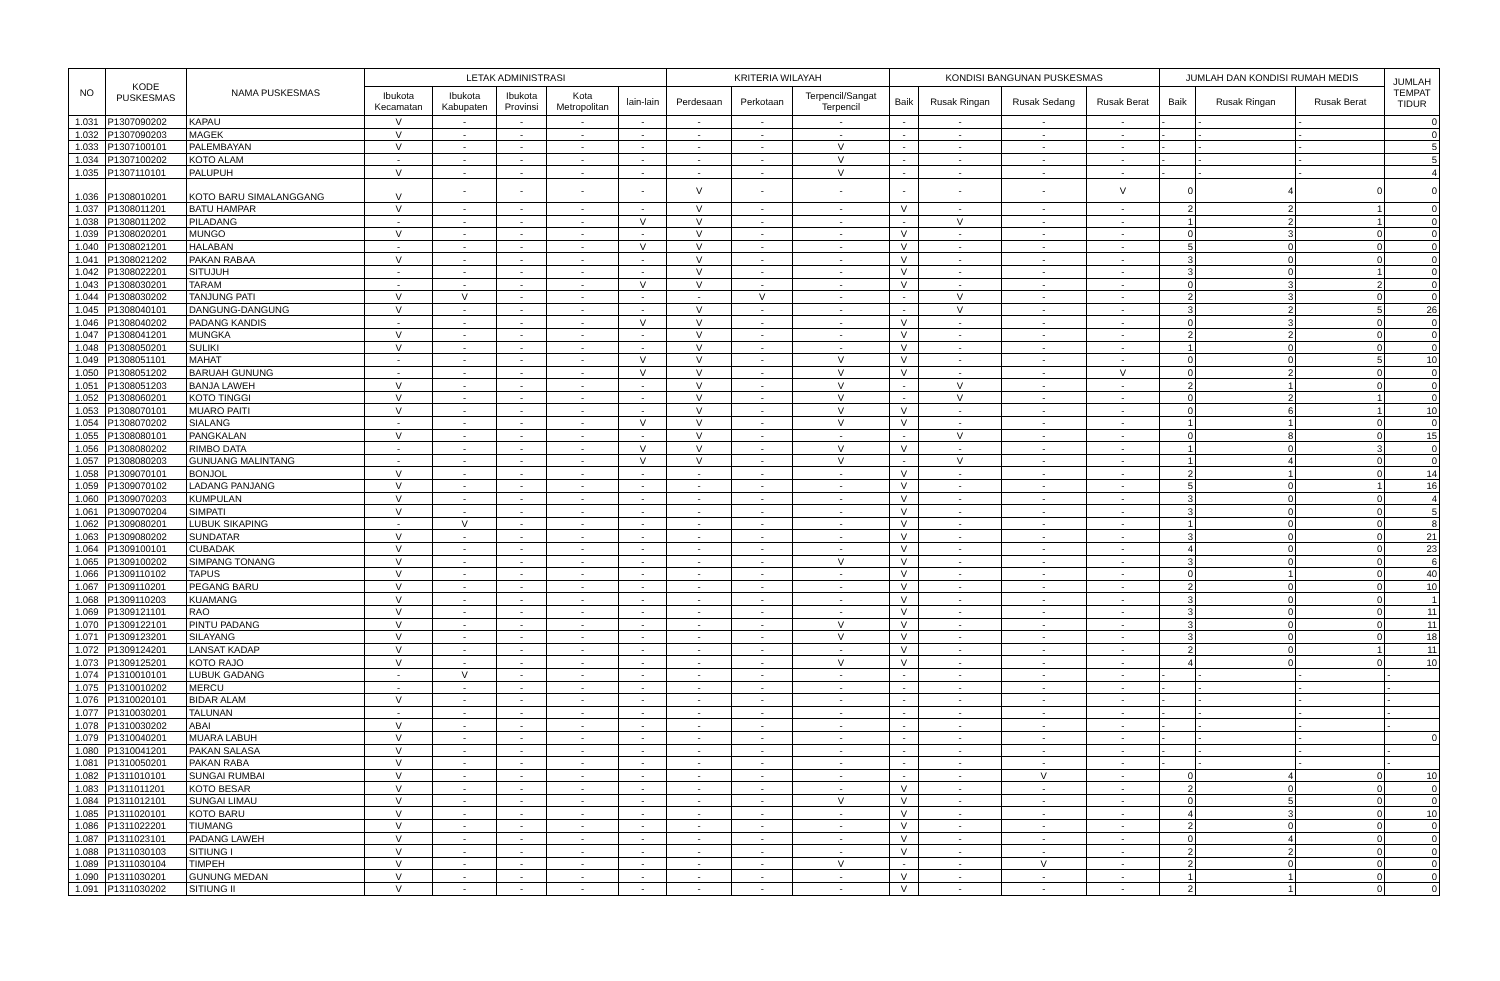| NO | KODE PUSKESMAS | NAMA PUSKESMAS | LETAK ADMINISTRASI | | | | | KRITERIA WILAYAH | | | KONDISI BANGUNAN PUSKESMAS | | | | JUMLAH DAN KONDISI RUMAH MEDIS | | | JUMLAH TEMPAT TIDUR |
| --- | --- | --- | --- | --- | --- | --- | --- | --- | --- | --- | --- | --- | --- | --- | --- | --- | --- | --- |
| | | | Ibukota Kecamatan | Ibukota Kabupaten | Ibukota Provinsi | Kota Metropolitan | lain-lain | Perdesaan | Perkotaan | Terpencil/Sangat Terpencil | Baik | Rusak Ringan | Rusak Sedang | Rusak Berat | Baik | Rusak Ringan | Rusak Berat | |
| 1.031 | P1307090202 | KAPAU | V | - | - | - | - | - | - | - | - | - | - | - | - | - | - | 0 |
| 1.032 | P1307090203 | MAGEK | V | - | - | - | - | - | - | - | - | - | - | - | - | - | - | 0 |
| 1.033 | P1307100101 | PALEMBAYAN | V | - | - | - | - | - | - | V | - | - | - | - | - | - | - | 5 |
| 1.034 | P1307100202 | KOTO ALAM | - | - | - | - | - | - | - | V | - | - | - | - | - | - | - | 5 |
| 1.035 | P1307110101 | PALUPUH | V | - | - | - | - | - | - | V | - | - | - | - | - | - | - | 4 |
| 1.036 | P1308010201 | KOTO BARU SIMALANGGANG | V | - | - | - | - | V | - | - | - | - | - | V | 0 | 4 | 0 | 0 |
| 1.037 | P1308011201 | BATU HAMPAR | V | - | - | - | - | V | - | - | V | - | - | - | 2 | 2 | 1 | 0 |
| 1.038 | P1308011202 | PILADANG | - | - | - | - | V | V | - | - | - | V | - | - | 1 | 2 | 1 | 0 |
| 1.039 | P1308020201 | MUNGO | V | - | - | - | - | V | - | - | V | - | - | - | 0 | 3 | 0 | 0 |
| 1.040 | P1308021201 | HALABAN | - | - | - | - | V | V | - | - | V | - | - | - | 5 | 0 | 0 | 0 |
| 1.041 | P1308021202 | PAKAN RABAA | V | - | - | - | - | V | - | - | V | - | - | - | 3 | 0 | 0 | 0 |
| 1.042 | P1308022201 | SITUJUH | - | - | - | - | - | V | - | - | V | - | - | - | 3 | 0 | 1 | 0 |
| 1.043 | P1308030201 | TARAM | - | - | - | - | V | V | - | - | V | - | - | - | 0 | 3 | 2 | 0 |
| 1.044 | P1308030202 | TANJUNG PATI | V | V | - | - | - | - | V | - | - | V | - | - | 2 | 3 | 0 | 0 |
| 1.045 | P1308040101 | DANGUNG-DANGUNG | V | - | - | - | - | V | - | - | - | V | - | - | 3 | 2 | 5 | 26 |
| 1.046 | P1308040202 | PADANG KANDIS | - | - | - | - | V | V | - | - | V | - | - | - | 0 | 3 | 0 | 0 |
| 1.047 | P1308041201 | MUNGKA | V | - | - | - | - | V | - | - | V | - | - | - | 2 | 2 | 0 | 0 |
| 1.048 | P1308050201 | SULIKI | V | - | - | - | - | V | - | - | V | - | - | - | 1 | 0 | 0 | 0 |
| 1.049 | P1308051101 | MAHAT | - | - | - | - | V | V | - | V | V | - | - | - | 0 | 0 | 5 | 10 |
| 1.050 | P1308051202 | BARUAH GUNUNG | - | - | - | - | V | V | - | V | V | - | - | V | 0 | 2 | 0 | 0 |
| 1.051 | P1308051203 | BANJA LAWEH | V | - | - | - | - | V | - | V | - | V | - | - | 2 | 1 | 0 | 0 |
| 1.052 | P1308060201 | KOTO TINGGI | V | - | - | - | - | V | - | V | - | V | - | - | 0 | 2 | 1 | 0 |
| 1.053 | P1308070101 | MUARO PAITI | V | - | - | - | - | V | - | V | V | - | - | - | 0 | 6 | 1 | 10 |
| 1.054 | P1308070202 | SIALANG | - | - | - | - | V | V | - | V | V | - | - | - | 1 | 1 | 0 | 0 |
| 1.055 | P1308080101 | PANGKALAN | V | - | - | - | - | V | - | - | - | V | - | - | 0 | 8 | 0 | 15 |
| 1.056 | P1308080202 | RIMBO DATA | - | - | - | - | V | V | - | V | V | - | - | - | 1 | 0 | 3 | 0 |
| 1.057 | P1308080203 | GUNUANG MALINTANG | - | - | - | - | V | V | - | V | - | V | - | - | 1 | 4 | 0 | 0 |
| 1.058 | P1309070101 | BONJOL | V | - | - | - | - | - | - | - | V | - | - | - | 2 | 1 | 0 | 14 |
| 1.059 | P1309070102 | LADANG PANJANG | V | - | - | - | - | - | - | - | V | - | - | - | 5 | 0 | 1 | 16 |
| 1.060 | P1309070203 | KUMPULAN | V | - | - | - | - | - | - | - | V | - | - | - | 3 | 0 | 0 | 4 |
| 1.061 | P1309070204 | SIMPATI | V | - | - | - | - | - | - | - | V | - | - | - | 3 | 0 | 0 | 5 |
| 1.062 | P1309080201 | LUBUK SIKAPING | - | V | - | - | - | - | - | - | V | - | - | - | 1 | 0 | 0 | 8 |
| 1.063 | P1309080202 | SUNDATAR | V | - | - | - | - | - | - | - | V | - | - | - | 3 | 0 | 0 | 21 |
| 1.064 | P1309100101 | CUBADAK | V | - | - | - | - | - | - | - | V | - | - | - | 4 | 0 | 0 | 23 |
| 1.065 | P1309100202 | SIMPANG TONANG | V | - | - | - | - | - | - | V | V | - | - | - | 3 | 0 | 0 | 6 |
| 1.066 | P1309110102 | TAPUS | V | - | - | - | - | - | - | - | V | - | - | - | 0 | 1 | 0 | 40 |
| 1.067 | P1309110201 | PEGANG BARU | V | - | - | - | - | - | - | - | V | - | - | - | 2 | 0 | 0 | 10 |
| 1.068 | P1309110203 | KUAMANG | V | - | - | - | - | - | - | - | V | - | - | - | 3 | 0 | 0 | 1 |
| 1.069 | P1309121101 | RAO | V | - | - | - | - | - | - | - | V | - | - | - | 3 | 0 | 0 | 11 |
| 1.070 | P1309122101 | PINTU PADANG | V | - | - | - | - | - | - | V | V | - | - | - | 3 | 0 | 0 | 11 |
| 1.071 | P1309123201 | SILAYANG | V | - | - | - | - | - | - | V | V | - | - | - | 3 | 0 | 0 | 18 |
| 1.072 | P1309124201 | LANSAT KADAP | V | - | - | - | - | - | - | - | V | - | - | - | 2 | 0 | 1 | 11 |
| 1.073 | P1309125201 | KOTO RAJO | V | - | - | - | - | - | - | V | V | - | - | - | 4 | 0 | 0 | 10 |
| 1.074 | P1310010101 | LUBUK GADANG | - | V | - | - | - | - | - | - | - | - | - | - | - | - | - | - |
| 1.075 | P1310010202 | MERCU | - | - | - | - | - | - | - | - | - | - | - | - | - | - | - | - |
| 1.076 | P1310020101 | BIDAR ALAM | V | - | - | - | - | - | - | - | - | - | - | - | - | - | - | - |
| 1.077 | P1310030201 | TALUNAN | - | - | - | - | - | - | - | - | - | - | - | - | - | - | - | - |
| 1.078 | P1310030202 | ABAI | V | - | - | - | - | - | - | - | - | - | - | - | - | - | - | - |
| 1.079 | P1310040201 | MUARA LABUH | V | - | - | - | - | - | - | - | - | - | - | - | - | - | - | 0 |
| 1.080 | P1310041201 | PAKAN SALASA | V | - | - | - | - | - | - | - | - | - | - | - | - | - | - | - |
| 1.081 | P1310050201 | PAKAN RABA | V | - | - | - | - | - | - | - | - | - | - | - | - | - | - | - |
| 1.082 | P1311010101 | SUNGAI RUMBAI | V | - | - | - | - | - | - | - | - | - | V | - | 0 | 4 | 0 | 10 |
| 1.083 | P1311011201 | KOTO BESAR | V | - | - | - | - | - | - | - | V | - | - | - | 2 | 0 | 0 | 0 |
| 1.084 | P1311012101 | SUNGAI LIMAU | V | - | - | - | - | - | - | V | V | - | - | - | 0 | 5 | 0 | 0 |
| 1.085 | P1311020101 | KOTO BARU | V | - | - | - | - | - | - | - | V | - | - | - | 4 | 3 | 0 | 10 |
| 1.086 | P1311022201 | TIUMANG | V | - | - | - | - | - | - | - | V | - | - | - | 2 | 0 | 0 | 0 |
| 1.087 | P1311023101 | PADANG LAWEH | V | - | - | - | - | - | - | - | V | - | - | - | 0 | 4 | 0 | 0 |
| 1.088 | P1311030103 | SITIUNG I | V | - | - | - | - | - | - | - | V | - | - | - | 2 | 2 | 0 | 0 |
| 1.089 | P1311030104 | TIMPEH | V | - | - | - | - | - | - | V | - | - | V | - | 2 | 0 | 0 | 0 |
| 1.090 | P1311030201 | GUNUNG MEDAN | V | - | - | - | - | - | - | - | V | - | - | - | 1 | 1 | 0 | 0 |
| 1.091 | P1311030202 | SITIUNG II | V | - | - | - | - | - | - | - | V | - | - | - | 2 | 1 | 0 | 0 |